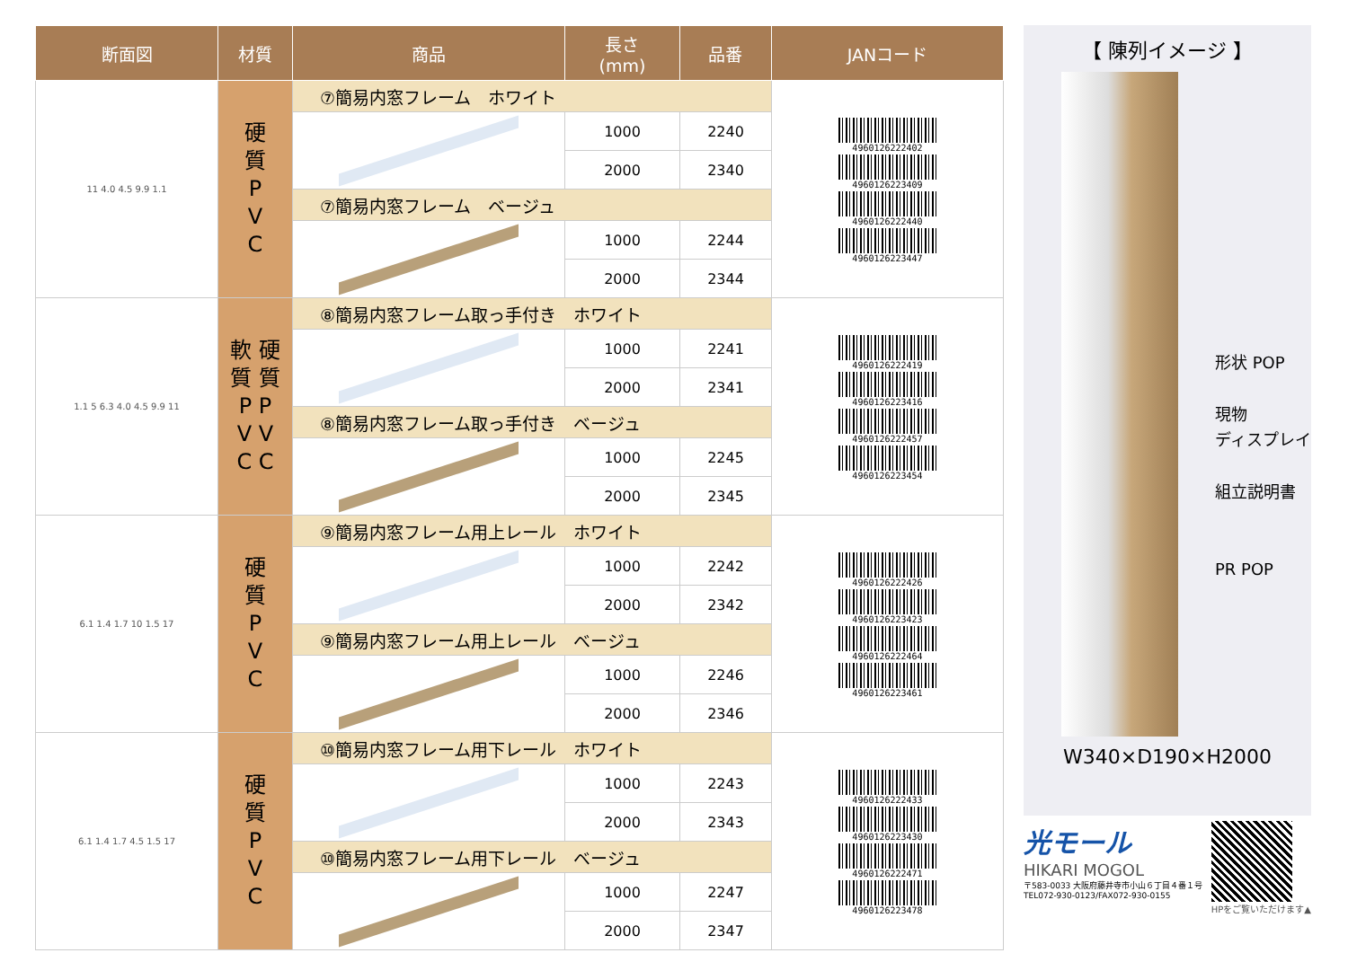| 断面図 | 材質 | 商品 | 長さ (mm) | 品番 | JANコード |
| --- | --- | --- | --- | --- | --- |
| 11 4.0 4.5 9.9 1.1 | 硬 質 P V C | ⑦簡易内窓フレーム ホワイト | | | 4960126222402 4960126223409 4960126222440 4960126223447 |
| | | | 1000 | 2240 | |
| | | | 2000 | 2340 | |
| | | ⑦簡易内窓フレーム ベージュ | | | |
| | | | 1000 | 2244 | |
| | | | 2000 | 2344 | |
| 1.1 5 6.3 4.0 4.5 9.9 11 | 軟 硬 質 質 P P V V C C | ⑧簡易内窓フレーム取っ手付き ホワイト | | | 4960126222419 4960126223416 4960126222457 4960126223454 |
| | | | 1000 | 2241 | |
| | | | 2000 | 2341 | |
| | | ⑧簡易内窓フレーム取っ手付き ベージュ | | | |
| | | | 1000 | 2245 | |
| | | | 2000 | 2345 | |
| 6.1 1.4 1.7 10 1.5 17 | 硬 質 P V C | ⑨簡易内窓フレーム用上レール ホワイト | | | 4960126222426 4960126223423 4960126222464 4960126223461 |
| | | | 1000 | 2242 | |
| | | | 2000 | 2342 | |
| | | ⑨簡易内窓フレーム用上レール ベージュ | | | |
| | | | 1000 | 2246 | |
| | | | 2000 | 2346 | |
| 6.1 1.4 1.7 4.5 1.5 17 | 硬 質 P V C | ⑩簡易内窓フレーム用下レール ホワイト | | | 4960126222433 4960126223430 4960126222471 4960126223478 |
| | | | 1000 | 2243 | |
| | | | 2000 | 2343 | |
| | | ⑩簡易内窓フレーム用下レール ベージュ | | | |
| | | | 1000 | 2247 | |
| | | | 2000 | 2347 | |
【 陳列イメージ 】
形状 POP
現物
ディスプレイ
組立説明書
PR POP
W340×D190×H2000
光モール
HIKARI MOGOL
〒583-0033 大阪府藤井寺市小山６丁目４番１号
TEL072-930-0123/FAX072-930-0155
HPをご覧いただけます▲